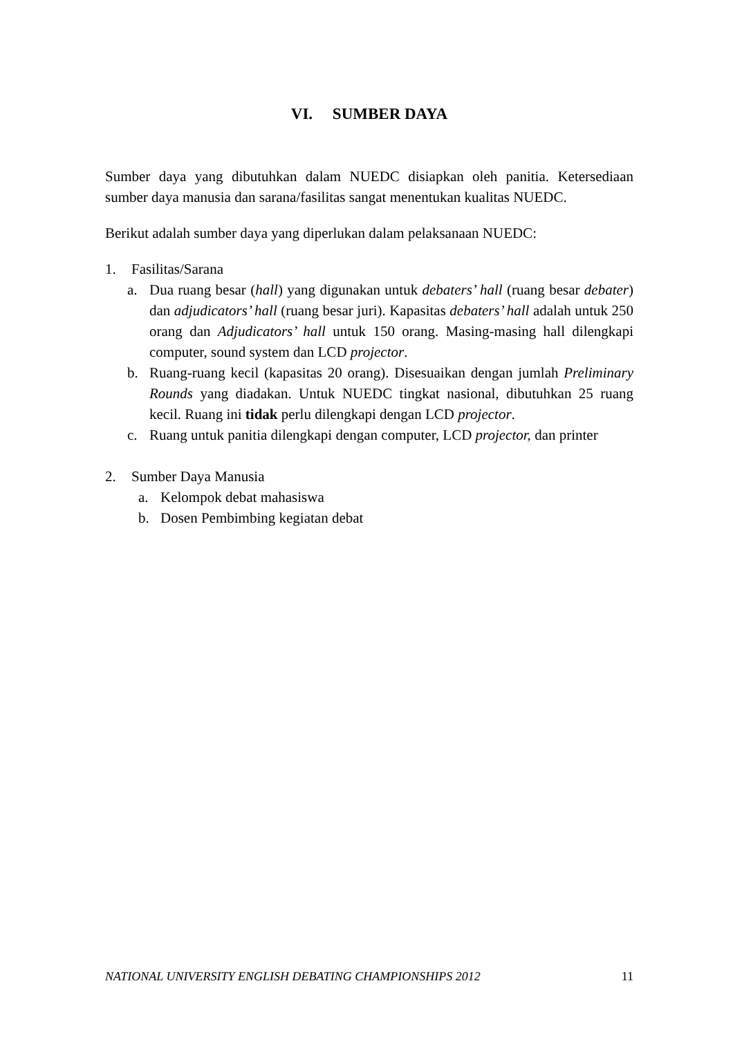VI. SUMBER DAYA
Sumber daya yang dibutuhkan dalam NUEDC disiapkan oleh panitia. Ketersediaan sumber daya manusia dan sarana/fasilitas sangat menentukan kualitas NUEDC.
Berikut adalah sumber daya yang diperlukan dalam pelaksanaan NUEDC:
1. Fasilitas/Sarana
a. Dua ruang besar (hall) yang digunakan untuk debaters’ hall (ruang besar debater) dan adjudicators’ hall (ruang besar juri). Kapasitas debaters’ hall adalah untuk 250 orang dan Adjudicators’ hall untuk 150 orang. Masing-masing hall dilengkapi computer, sound system dan LCD projector.
b. Ruang-ruang kecil (kapasitas 20 orang). Disesuaikan dengan jumlah Preliminary Rounds yang diadakan. Untuk NUEDC tingkat nasional, dibutuhkan 25 ruang kecil. Ruang ini tidak perlu dilengkapi dengan LCD projector.
c. Ruang untuk panitia dilengkapi dengan computer, LCD projector, dan printer
2. Sumber Daya Manusia
a. Kelompok debat mahasiswa
b. Dosen Pembimbing kegiatan debat
NATIONAL UNIVERSITY ENGLISH DEBATING CHAMPIONSHIPS 2012 11